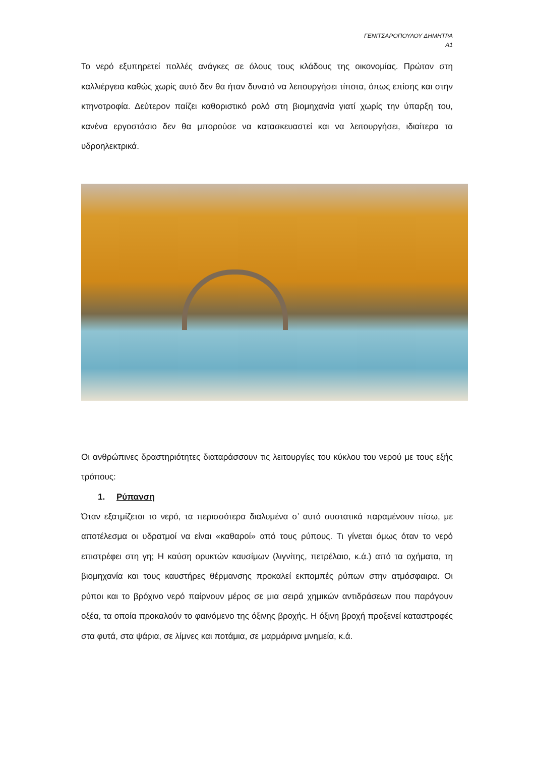ΓΕΝΙΤΣΑΡΟΠΟΥΛΟΥ ΔΗΜΗΤΡΑ
Α1
Το νερό εξυπηρετεί πολλές ανάγκες σε όλους τους κλάδους της οικονομίας. Πρώτον στη καλλιέργεια καθώς χωρίς αυτό δεν θα ήταν δυνατό να λειτουργήσει τίποτα, όπως επίσης και στην κτηνοτροφία. Δεύτερον παίζει καθοριστικό ρολό στη βιομηχανία γιατί χωρίς την ύπαρξη του, κανένα εργοστάσιο δεν θα μπορούσε να κατασκευαστεί και να λειτουργήσει, ιδιαίτερα τα υδροηλεκτρικά.
Οι ανθρώπινες δραστηριότητες διαταράσσουν τις λειτουργίες του κύκλου του νερού με τους εξής τρόπους:
1. Ρύπανση
Όταν εξατμίζεται το νερό, τα περισσότερα διαλυμένα σ’ αυτό συστατικά παραμένουν πίσω, με αποτέλεσμα οι υδρατμοί να είναι «καθαροί» από τους ρύπους. Τι γίνεται όμως όταν το νερό επιστρέφει στη γη; Η καύση ορυκτών καυσίμων (λιγνίτης, πετρέλαιο, κ.ά.) από τα οχήματα, τη βιομηχανία και τους καυστήρες θέρμανσης προκαλεί εκπομπές ρύπων στην ατμόσφαιρα. Οι ρύποι και το βρόχινο νερό παίρνουν μέρος σε μια σειρά χημικών αντιδράσεων που παράγουν οξέα, τα οποία προκαλούν το φαινόμενο της όξινης βροχής. Η όξινη βροχή προξενεί καταστροφές στα φυτά, στα ψάρια, σε λίμνες και ποτάμια, σε μαρμάρινα μνημεία, κ.ά.